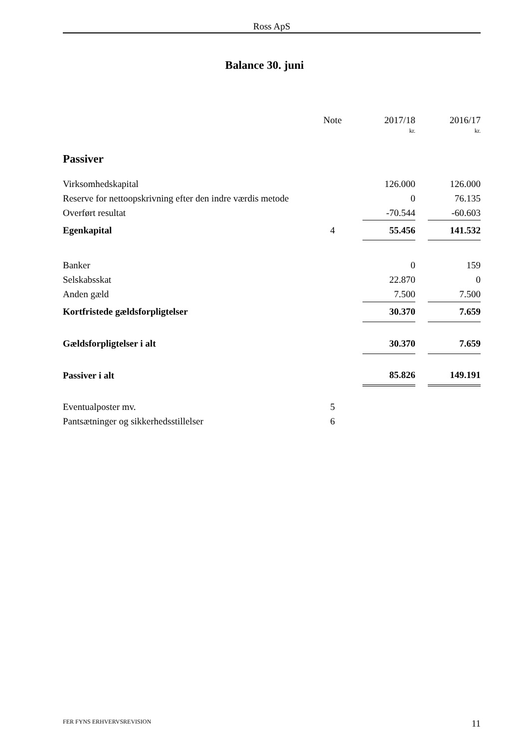Ross ApS
Balance 30. juni
| | Note | | 2017/18 | | 2016/17 |
| --- | --- | --- | --- | --- | --- |
| | | | kr. | | kr. |
| Passiver | | | | | |
| Virksomhedskapital | | | 126.000 | | 126.000 |
| Reserve for nettoopskrivning efter den indre værdis metode | | | 0 | | 76.135 |
| Overført resultat | | | -70.544 | | -60.603 |
| Egenkapital | 4 | | 55.456 | | 141.532 |
| Banker | | | 0 | | 159 |
| Selskabsskat | | | 22.870 | | 0 |
| Anden gæld | | | 7.500 | | 7.500 |
| Kortfristede gældsforpligtelser | | | 30.370 | | 7.659 |
| Gældsforpligtelser i alt | | | 30.370 | | 7.659 |
| Passiver i alt | | | 85.826 | | 149.191 |
| Eventualposter mv. | 5 | | | | |
| Pantsætninger og sikkerhedsstillelser | 6 | | | | |
FER FYNS ERHVERVSREVISION 11